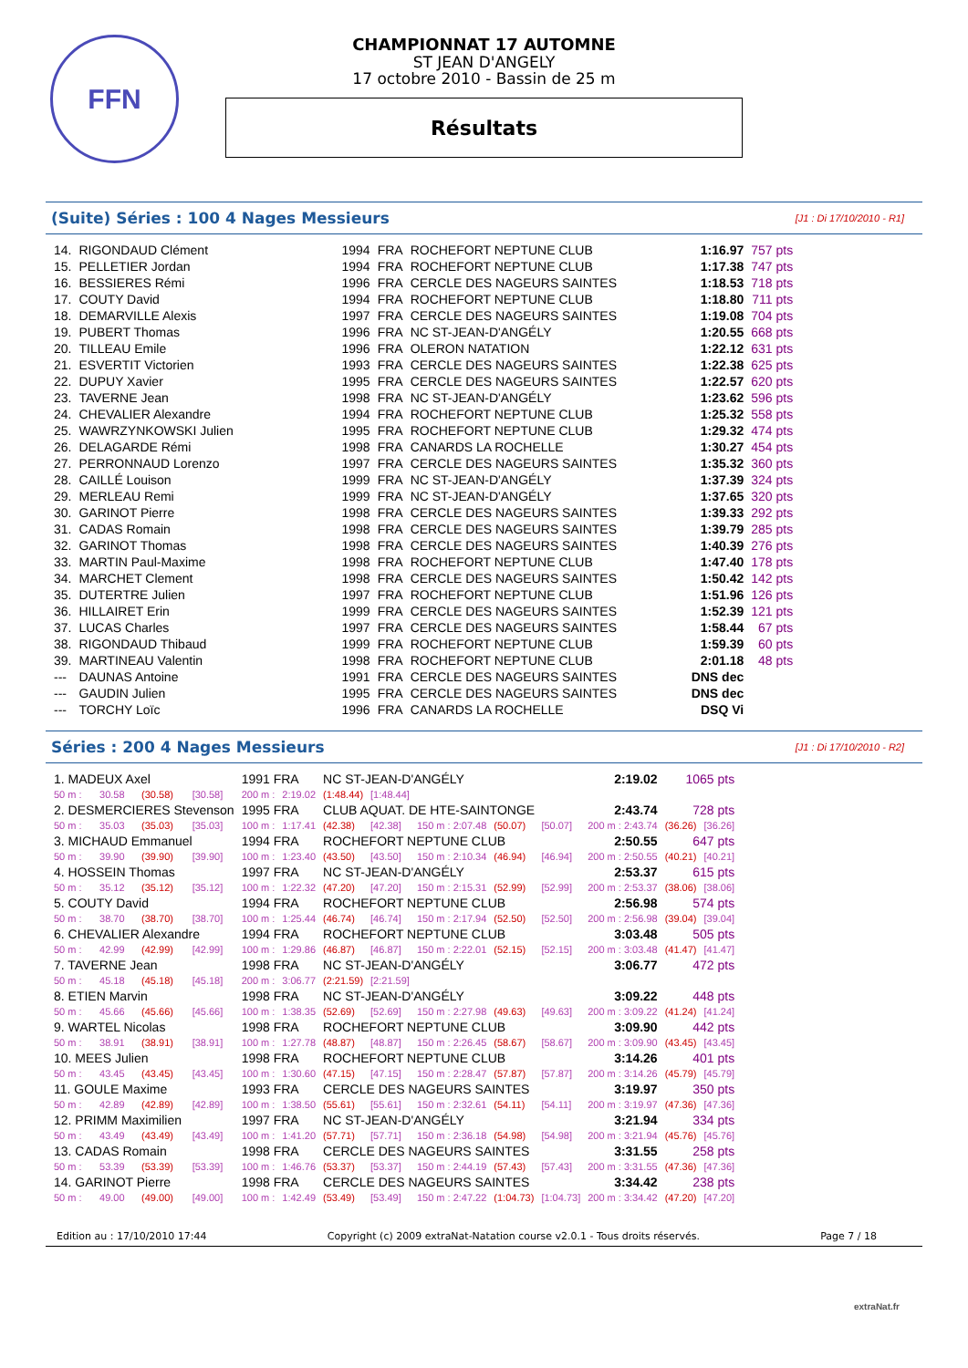FFN
CHAMPIONNAT 17 AUTOMNE
ST JEAN D'ANGELY
17 octobre 2010 - Bassin de 25 m
Résultats
(Suite) Séries : 100 4 Nages Messieurs [J1 : Di 17/10/2010 - R1]
| 14. | RIGONDAUD Clément | 1994 | FRA | ROCHEFORT NEPTUNE CLUB | 1:16.97 | 757 pts |
| 15. | PELLETIER Jordan | 1994 | FRA | ROCHEFORT NEPTUNE CLUB | 1:17.38 | 747 pts |
| 16. | BESSIERES Rémi | 1996 | FRA | CERCLE DES NAGEURS SAINTES | 1:18.53 | 718 pts |
| 17. | COUTY David | 1994 | FRA | ROCHEFORT NEPTUNE CLUB | 1:18.80 | 711 pts |
| 18. | DEMARVILLE Alexis | 1997 | FRA | CERCLE DES NAGEURS SAINTES | 1:19.08 | 704 pts |
| 19. | PUBERT Thomas | 1996 | FRA | NC ST-JEAN-D'ANGÉLY | 1:20.55 | 668 pts |
| 20. | TILLEAU Emile | 1996 | FRA | OLERON NATATION | 1:22.12 | 631 pts |
| 21. | ESVERTIT Victorien | 1993 | FRA | CERCLE DES NAGEURS SAINTES | 1:22.38 | 625 pts |
| 22. | DUPUY Xavier | 1995 | FRA | CERCLE DES NAGEURS SAINTES | 1:22.57 | 620 pts |
| 23. | TAVERNE Jean | 1998 | FRA | NC ST-JEAN-D'ANGÉLY | 1:23.62 | 596 pts |
| 24. | CHEVALIER Alexandre | 1994 | FRA | ROCHEFORT NEPTUNE CLUB | 1:25.32 | 558 pts |
| 25. | WAWRZYNKOWSKI Julien | 1995 | FRA | ROCHEFORT NEPTUNE CLUB | 1:29.32 | 474 pts |
| 26. | DELAGARDE Rémi | 1998 | FRA | CANARDS LA ROCHELLE | 1:30.27 | 454 pts |
| 27. | PERRONNAUD Lorenzo | 1997 | FRA | CERCLE DES NAGEURS SAINTES | 1:35.32 | 360 pts |
| 28. | CAILLÉ Louison | 1999 | FRA | NC ST-JEAN-D'ANGÉLY | 1:37.39 | 324 pts |
| 29. | MERLEAU Remi | 1999 | FRA | NC ST-JEAN-D'ANGÉLY | 1:37.65 | 320 pts |
| 30. | GARINOT Pierre | 1998 | FRA | CERCLE DES NAGEURS SAINTES | 1:39.33 | 292 pts |
| 31. | CADAS Romain | 1998 | FRA | CERCLE DES NAGEURS SAINTES | 1:39.79 | 285 pts |
| 32. | GARINOT Thomas | 1998 | FRA | CERCLE DES NAGEURS SAINTES | 1:40.39 | 276 pts |
| 33. | MARTIN Paul-Maxime | 1998 | FRA | ROCHEFORT NEPTUNE CLUB | 1:47.40 | 178 pts |
| 34. | MARCHET Clement | 1998 | FRA | CERCLE DES NAGEURS SAINTES | 1:50.42 | 142 pts |
| 35. | DUTERTRE Julien | 1997 | FRA | ROCHEFORT NEPTUNE CLUB | 1:51.96 | 126 pts |
| 36. | HILLAIRET Erin | 1999 | FRA | CERCLE DES NAGEURS SAINTES | 1:52.39 | 121 pts |
| 37. | LUCAS Charles | 1997 | FRA | CERCLE DES NAGEURS SAINTES | 1:58.44 | 67 pts |
| 38. | RIGONDAUD Thibaud | 1999 | FRA | ROCHEFORT NEPTUNE CLUB | 1:59.39 | 60 pts |
| 39. | MARTINEAU Valentin | 1998 | FRA | ROCHEFORT NEPTUNE CLUB | 2:01.18 | 48 pts |
| --- | DAUNAS Antoine | 1991 | FRA | CERCLE DES NAGEURS SAINTES | DNS dec | |
| --- | GAUDIN Julien | 1995 | FRA | CERCLE DES NAGEURS SAINTES | DNS dec | |
| --- | TORCHY Loïc | 1996 | FRA | CANARDS LA ROCHELLE | DSQ Vi | |
Séries : 200 4 Nages Messieurs [J1 : Di 17/10/2010 - R2]
| 1. MADEUX Axel | | | | 1991 FRA | | NC ST-JEAN-D'ANGÉLY | | | | | 2:19.02 | 1065 pts | |
| 50 m : | 30.58 | (30.58) | [30.58] | 200 m : | 2:19.02 | (1:48.44) | [1:48.44] | | | | | | |
| 2. DESMERCIERES Stevenson | | | | 1995 FRA | | CLUB AQUAT. DE HTE-SAINTONGE | | | | | 2:43.74 | 728 pts | |
| 50 m : | 35.03 | (35.03) | [35.03] | 100 m : | 1:17.41 | (42.38) | [42.38] | 150 m : 2:07.48 | (50.07) | [50.07] | 200 m : 2:43.74 | (36.26) | [36.26] |
| 3. MICHAUD Emmanuel | | | | 1994 FRA | | ROCHEFORT NEPTUNE CLUB | | | | | 2:50.55 | 647 pts | |
| 50 m : | 39.90 | (39.90) | [39.90] | 100 m : | 1:23.40 | (43.50) | [43.50] | 150 m : 2:10.34 | (46.94) | [46.94] | 200 m : 2:50.55 | (40.21) | [40.21] |
| 4. HOSSEIN Thomas | | | | 1997 FRA | | NC ST-JEAN-D'ANGÉLY | | | | | 2:53.37 | 615 pts | |
| 50 m : | 35.12 | (35.12) | [35.12] | 100 m : | 1:22.32 | (47.20) | [47.20] | 150 m : 2:15.31 | (52.99) | [52.99] | 200 m : 2:53.37 | (38.06) | [38.06] |
| 5. COUTY David | | | | 1994 FRA | | ROCHEFORT NEPTUNE CLUB | | | | | 2:56.98 | 574 pts | |
| 50 m : | 38.70 | (38.70) | [38.70] | 100 m : | 1:25.44 | (46.74) | [46.74] | 150 m : 2:17.94 | (52.50) | [52.50] | 200 m : 2:56.98 | (39.04) | [39.04] |
| 6. CHEVALIER Alexandre | | | | 1994 FRA | | ROCHEFORT NEPTUNE CLUB | | | | | 3:03.48 | 505 pts | |
| 50 m : | 42.99 | (42.99) | [42.99] | 100 m : | 1:29.86 | (46.87) | [46.87] | 150 m : 2:22.01 | (52.15) | [52.15] | 200 m : 3:03.48 | (41.47) | [41.47] |
| 7. TAVERNE Jean | | | | 1998 FRA | | NC ST-JEAN-D'ANGÉLY | | | | | 3:06.77 | 472 pts | |
| 50 m : | 45.18 | (45.18) | [45.18] | 200 m : | 3:06.77 | (2:21.59) | [2:21.59] | | | | | | |
| 8. ETIEN Marvin | | | | 1998 FRA | | NC ST-JEAN-D'ANGÉLY | | | | | 3:09.22 | 448 pts | |
| 50 m : | 45.66 | (45.66) | [45.66] | 100 m : | 1:38.35 | (52.69) | [52.69] | 150 m : 2:27.98 | (49.63) | [49.63] | 200 m : 3:09.22 | (41.24) | [41.24] |
| 9. WARTEL Nicolas | | | | 1998 FRA | | ROCHEFORT NEPTUNE CLUB | | | | | 3:09.90 | 442 pts | |
| 50 m : | 38.91 | (38.91) | [38.91] | 100 m : | 1:27.78 | (48.87) | [48.87] | 150 m : 2:26.45 | (58.67) | [58.67] | 200 m : 3:09.90 | (43.45) | [43.45] |
| 10. MEES Julien | | | | 1998 FRA | | ROCHEFORT NEPTUNE CLUB | | | | | 3:14.26 | 401 pts | |
| 50 m : | 43.45 | (43.45) | [43.45] | 100 m : | 1:30.60 | (47.15) | [47.15] | 150 m : 2:28.47 | (57.87) | [57.87] | 200 m : 3:14.26 | (45.79) | [45.79] |
| 11. GOULE Maxime | | | | 1993 FRA | | CERCLE DES NAGEURS SAINTES | | | | | 3:19.97 | 350 pts | |
| 50 m : | 42.89 | (42.89) | [42.89] | 100 m : | 1:38.50 | (55.61) | [55.61] | 150 m : 2:32.61 | (54.11) | [54.11] | 200 m : 3:19.97 | (47.36) | [47.36] |
| 12. PRIMM Maximilien | | | | 1997 FRA | | NC ST-JEAN-D'ANGÉLY | | | | | 3:21.94 | 334 pts | |
| 50 m : | 43.49 | (43.49) | [43.49] | 100 m : | 1:41.20 | (57.71) | [57.71] | 150 m : 2:36.18 | (54.98) | [54.98] | 200 m : 3:21.94 | (45.76) | [45.76] |
| 13. CADAS Romain | | | | 1998 FRA | | CERCLE DES NAGEURS SAINTES | | | | | 3:31.55 | 258 pts | |
| 50 m : | 53.39 | (53.39) | [53.39] | 100 m : | 1:46.76 | (53.37) | [53.37] | 150 m : 2:44.19 | (57.43) | [57.43] | 200 m : 3:31.55 | (47.36) | [47.36] |
| 14. GARINOT Pierre | | | | 1998 FRA | | CERCLE DES NAGEURS SAINTES | | | | | 3:34.42 | 238 pts | |
| 50 m : | 49.00 | (49.00) | [49.00] | 100 m : | 1:42.49 | (53.49) | [53.49] | 150 m : 2:47.22 | (1:04.73) | [1:04.73] | 200 m : 3:34.42 | (47.20) | [47.20] |
Edition au : 17/10/2010 17:44 Copyright (c) 2009 extraNat-Natation course v2.0.1 - Tous droits réservés. Page 7 / 18
extraNat.fr